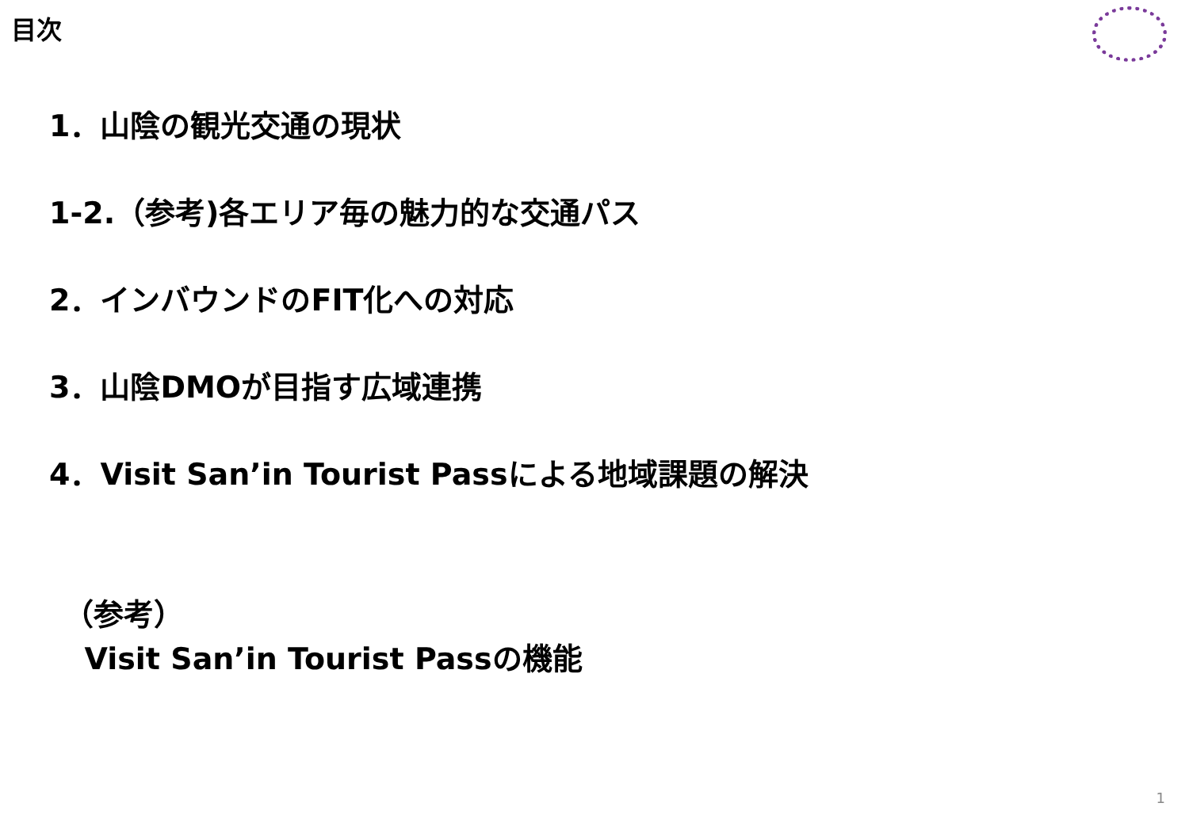目次
1．山陰の観光交通の現状
1-2.（参考)各エリア毎の魅力的な交通パス
2．インバウンドのFIT化への対応
3．山陰DMOが目指す広域連携
4．Visit San’in Tourist Passによる地域課題の解決
（参考）
Visit San’in Tourist Passの機能
1